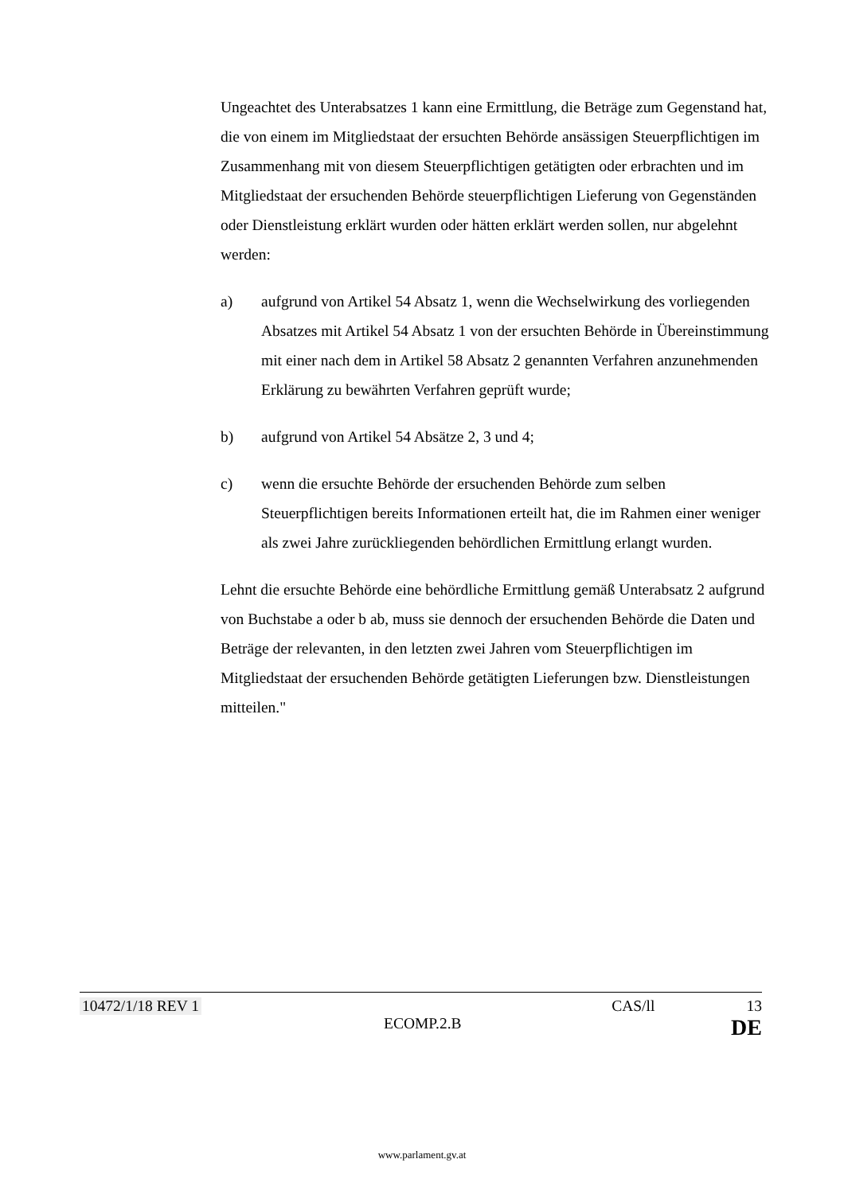Ungeachtet des Unterabsatzes 1 kann eine Ermittlung, die Beträge zum Gegenstand hat, die von einem im Mitgliedstaat der ersuchten Behörde ansässigen Steuerpflichtigen im Zusammenhang mit von diesem Steuerpflichtigen getätigten oder erbrachten und im Mitgliedstaat der ersuchenden Behörde steuerpflichtigen Lieferung von Gegenständen oder Dienstleistung erklärt wurden oder hätten erklärt werden sollen, nur abgelehnt werden:
a) aufgrund von Artikel 54 Absatz 1, wenn die Wechselwirkung des vorliegenden Absatzes mit Artikel 54 Absatz 1 von der ersuchten Behörde in Übereinstimmung mit einer nach dem in Artikel 58 Absatz 2 genannten Verfahren anzunehmenden Erklärung zu bewährten Verfahren geprüft wurde;
b) aufgrund von Artikel 54 Absätze 2, 3 und 4;
c) wenn die ersuchte Behörde der ersuchenden Behörde zum selben Steuerpflichtigen bereits Informationen erteilt hat, die im Rahmen einer weniger als zwei Jahre zurückliegenden behördlichen Ermittlung erlangt wurden.
Lehnt die ersuchte Behörde eine behördliche Ermittlung gemäß Unterabsatz 2 aufgrund von Buchstabe a oder b ab, muss sie dennoch der ersuchenden Behörde die Daten und Beträge der relevanten, in den letzten zwei Jahren vom Steuerpflichtigen im Mitgliedstaat der ersuchenden Behörde getätigten Lieferungen bzw. Dienstleistungen mitteilen."
10472/1/18 REV 1 CAS/ll 13
ECOMP.2.B DE
www.parlament.gv.at